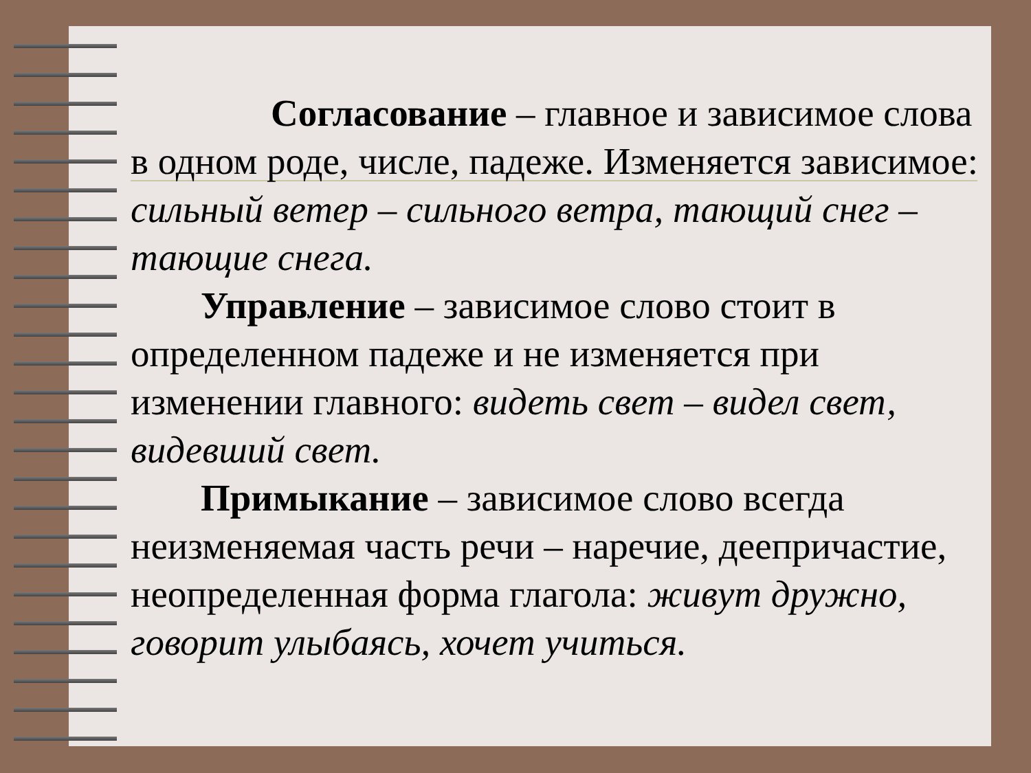Согласование – главное и зависимое слова в одном роде, числе, падеже. Изменяется зависимое: сильный ветер – сильного ветра, тающий снег – тающие снега.
Управление – зависимое слово стоит в определенном падеже и не изменяется при изменении главного: видеть свет – видел свет, видевший свет.
Примыкание – зависимое слово всегда неизменяемая часть речи – наречие, деепричастие, неопределенная форма глагола: живут дружно, говорит улыбаясь, хочет учиться.